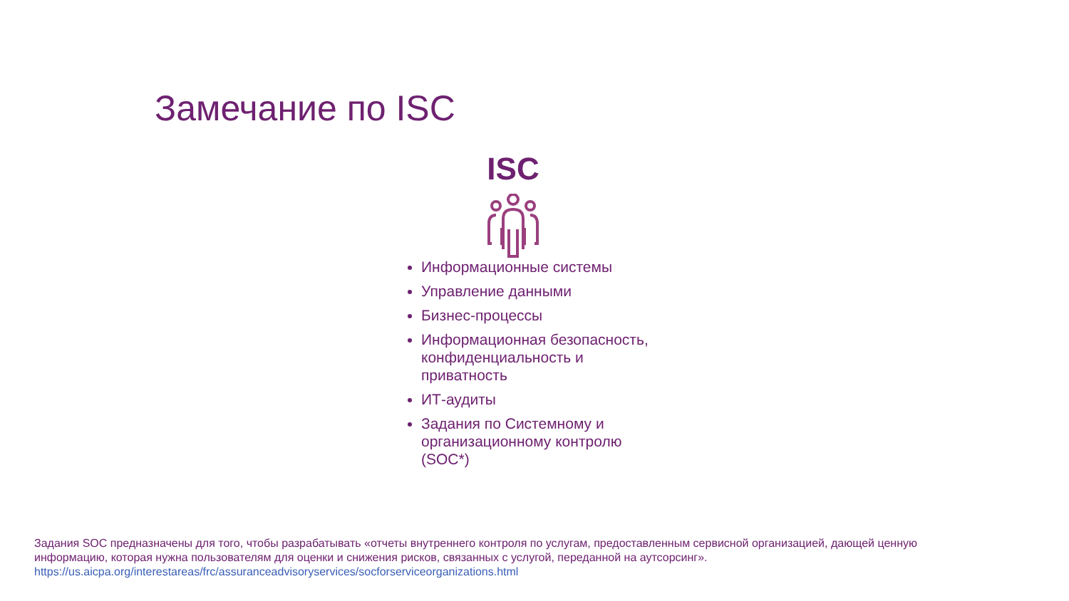Замечание по ISC
ISC
Информационные системы
Управление данными
Бизнес-процессы
Информационная безопасность, конфиденциальность и приватность
ИТ-аудиты
Задания по Системному и организационному контролю (SOC*)
Задания SOC предназначены для того, чтобы разрабатывать «отчеты внутреннего контроля по услугам, предоставленным сервисной организацией, дающей ценную информацию, которая нужна пользователям для оценки и снижения рисков, связанных с услугой, переданной на аутсорсинг».
https://us.aicpa.org/interestareas/frc/assuranceadvisoryservices/socforserviceorganizations.html